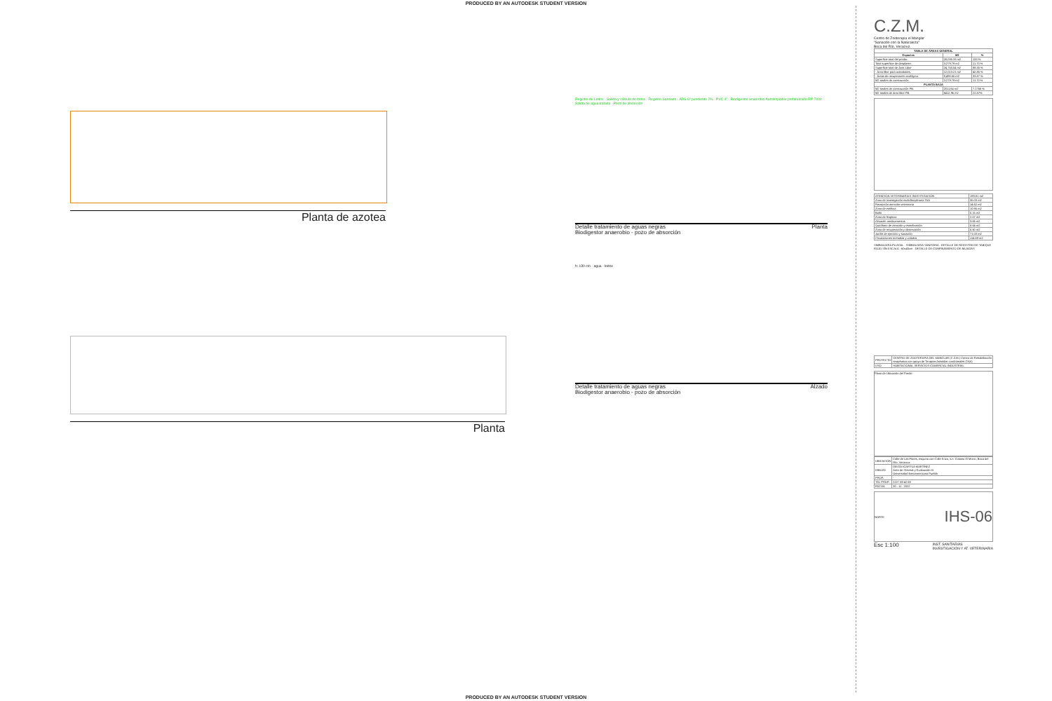PRODUCED BY AN AUTODESK STUDENT VERSION
Planta de azotea
Planta
Registro de Lodos · Salida y válvula de lodos · Registro Sanitario · ADS 6" pendiente 2% · PVC 4" · Biodigestor anaerobio Autolimpiable prefabricado RP-7000 · Salida de agua tratada · Pozo de absorción
Detalle tratamiento de aguas negras
Biodigestor anaerobio - pozo de absorción Planta
h: 130 cm · agua · lodos
Detalle tratamiento de aguas negras
Biodigestor anaerobio - pozo de absorción Alzado
C.Z.M.
Centro de Zooterapia el Manglar
"Sanación con la Naturaleza"
Boca del Río, Veracruz.
| TABLA DE ÁREAS GENERAL | | |
| --- | --- | --- |
| Espacios | M2 | % |
| Superficie total del predio. | 28,030.33 m2 | 100 % |
| Total superficie de desplante. | 3,279.79 m2 | 11.70 % |
| Superficie total de Área Libre | 24,750.54 m2 | 88.30 % |
| - Área libre para actividades. | 12,013.21 m2 | 42.85 % |
| - Áreas de recuperación ecológica. | 9,495.55 m2 | 33.87 % |
| M2 totales de construcción. | 3,279.79 m2 | 11.70 % |
| PLANTA BAJA | | |
| M2 totales de construcción PB. | 2011.64 m2 | 7.1766 % |
| M2 totales de área libre PB. | 6412.96 m2 | 22.87% |
| ATENCIÓN VETERINARIA E INVESTIGACIÓN | 199.81 m2 |
| Zona de investigación multidisciplinaria TAA | 35.03 m2 |
| Recepción atención veterinaria | 14.62 m2 |
| Zona de estética | 10.95 m2 |
| Baño | 5.15 m2 |
| Zona de limpieza | 2.07 m2 |
| Almacén medicamentos | 3.06 m2 |
| Quirófano de atención y esterilización | 8.64 m2 |
| Zona de recuperación y observación | 5.60 m2 |
| Jardín de ejercicio y sanación | 71.03 m2 |
| Circulaciones techadas y volados | 114.69 m2 |
SIMBOLOGIA PLUVIAL · SIMBOLOGIA SANITARIA · DETALLE DE REGISTRO DE TABIQUE ROJO SIN ESCALA · 60x40cm · DETALLE DE CONFINAMIENTO DE BAJADAS
| PROYECTO | CENTRO DE ZOOTERAPIA DEL MANGLAR (C.Z.M.) Centro de Rehabilitación terapéutica con apoyo de Terapias Asistidas conAnimales (TAA) |
| USO | HABITACIONAL SERVICIOS COMERCIAL INDUSTRIAL |
Plano de Ubicación del Predio
| UBICACIÓN | Calle de Las Flores, esquina con Calle Erizo, s.n. Colonia El Morro, Boca del Río, Veracruz. |
| DIBUJÓ | DIEGO IGARTUA MARTÍNEZ Área de Síntesis y Evaluación III Universidad Iberoamericana Puebla |
| PROP. | - |
| TEL PROP. | 2227 89 42 69 |
| FECHA | 30 . 11 . 2022 |
NORTE IHS-06
Esc 1:100 INST. SANITARIAS
INVESTIGACIÓN Y AT. VETERINARIA
PRODUCED BY AN AUTODESK STUDENT VERSION